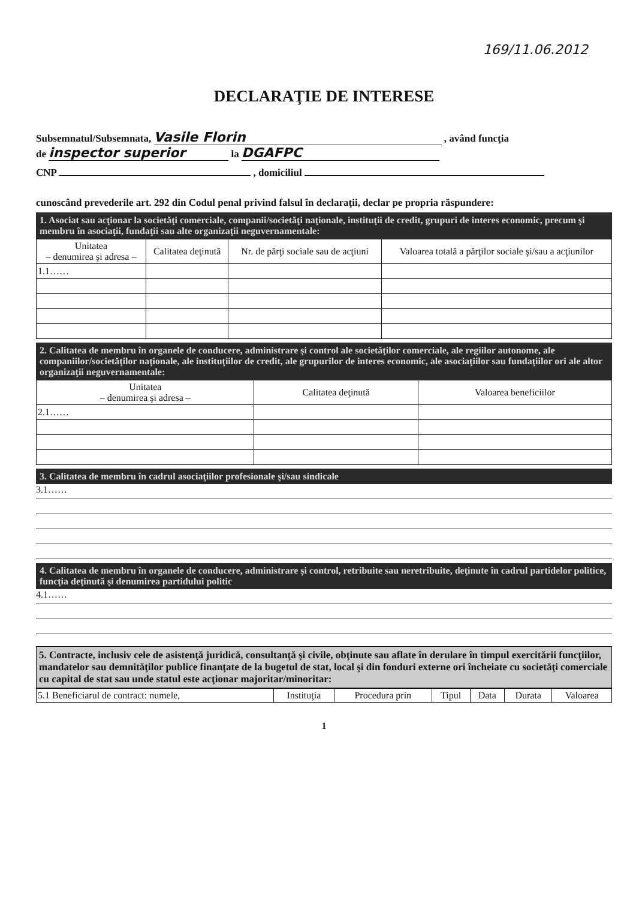169/11.06.2012
DECLARAŢIE DE INTERESE
Subsemnatul/Subsemnata, Vasile Florin , având funcţia
de inspector superior la DGAFPC
CNP , domiciliul
cunoscând prevederile art. 292 din Codul penal privind falsul în declaraţii, declar pe propria răspundere:
1. Asociat sau acţionar la societăţi comerciale, companii/societăţi naţionale, instituţii de credit, grupuri de interes economic, precum şi membru în asociaţii, fundaţii sau alte organizaţii neguvernamentale:
| Unitatea – denumirea şi adresa – | Calitatea deţinută | Nr. de părţi sociale sau de acţiuni | Valoarea totală a părţilor sociale şi/sau a acţiunilor |
| --- | --- | --- | --- |
| 1.1…… | | | |
2. Calitatea de membru în organele de conducere, administrare şi control ale societăţilor comerciale, ale regiilor autonome, ale companiilor/societăţilor naţionale, ale instituţiilor de credit, ale grupurilor de interes economic, ale asociaţiilor sau fundaţiilor ori ale altor organizaţii neguvernamentale:
| Unitatea – denumirea şi adresa – | Calitatea deţinută | Valoarea beneficiilor |
| --- | --- | --- |
| 2.1…… | | |
3. Calitatea de membru în cadrul asociaţiilor profesionale şi/sau sindicale
3.1……
4. Calitatea de membru în organele de conducere, administrare şi control, retribuite sau neretribuite, deţinute în cadrul partidelor politice, funcţia deţinută şi denumirea partidului politic
4.1……
5. Contracte, inclusiv cele de asistenţă juridică, consultanţă şi civile, obţinute sau aflate în derulare în timpul exercitării funcţiilor, mandatelor sau demnităţilor publice finanţate de la bugetul de stat, local şi din fonduri externe ori încheiate cu societăţi comerciale cu capital de stat sau unde statul este acţionar majoritar/minoritar:
| 5.1 Beneficiarul de contract: numele, | Instituţia | Procedura prin | Tipul | Data | Durata | Valoarea |
1